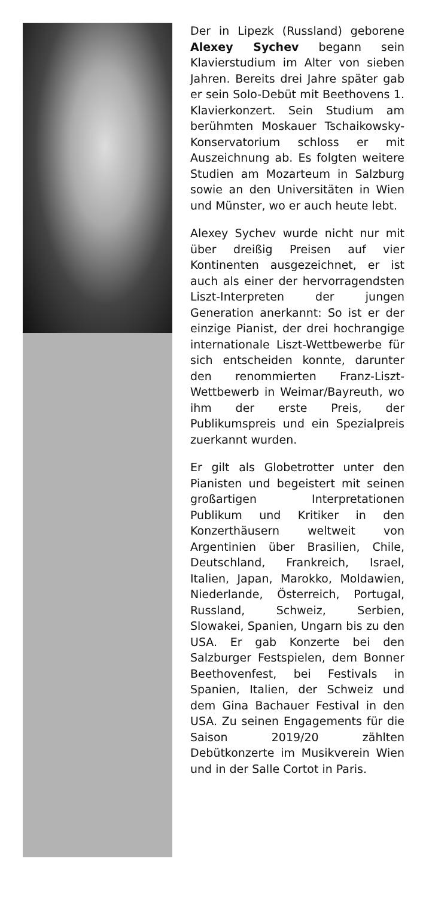Der in Lipezk (Russland) geborene Alexey Sychev begann sein Klavierstudium im Alter von sieben Jahren. Bereits drei Jahre später gab er sein Solo-Debüt mit Beethovens 1. Klavierkonzert. Sein Studium am berühmten Moskauer Tschaikowsky-Konservatorium schloss er mit Auszeichnung ab. Es folgten weitere Studien am Mozarteum in Salzburg sowie an den Universitäten in Wien und Münster, wo er auch heute lebt.
Alexey Sychev wurde nicht nur mit über dreißig Preisen auf vier Kontinenten ausgezeichnet, er ist auch als einer der hervorragendsten Liszt-Interpreten der jungen Generation anerkannt: So ist er der einzige Pianist, der drei hochrangige internationale Liszt-Wettbewerbe für sich entscheiden konnte, darunter den renommierten Franz-Liszt-Wettbewerb in Weimar/Bayreuth, wo ihm der erste Preis, der Publikumspreis und ein Spezialpreis zuerkannt wurden.
Er gilt als Globetrotter unter den Pianisten und begeistert mit seinen großartigen Interpretationen Publikum und Kritiker in den Konzerthäusern weltweit von Argentinien über Brasilien, Chile, Deutschland, Frankreich, Israel, Italien, Japan, Marokko, Moldawien, Niederlande, Österreich, Portugal, Russland, Schweiz, Serbien, Slowakei, Spanien, Ungarn bis zu den USA. Er gab Konzerte bei den Salzburger Festspielen, dem Bonner Beethovenfest, bei Festivals in Spanien, Italien, der Schweiz und dem Gina Bachauer Festival in den USA. Zu seinen Engagements für die Saison 2019/20 zählten Debütkonzerte im Musikverein Wien und in der Salle Cortot in Paris.